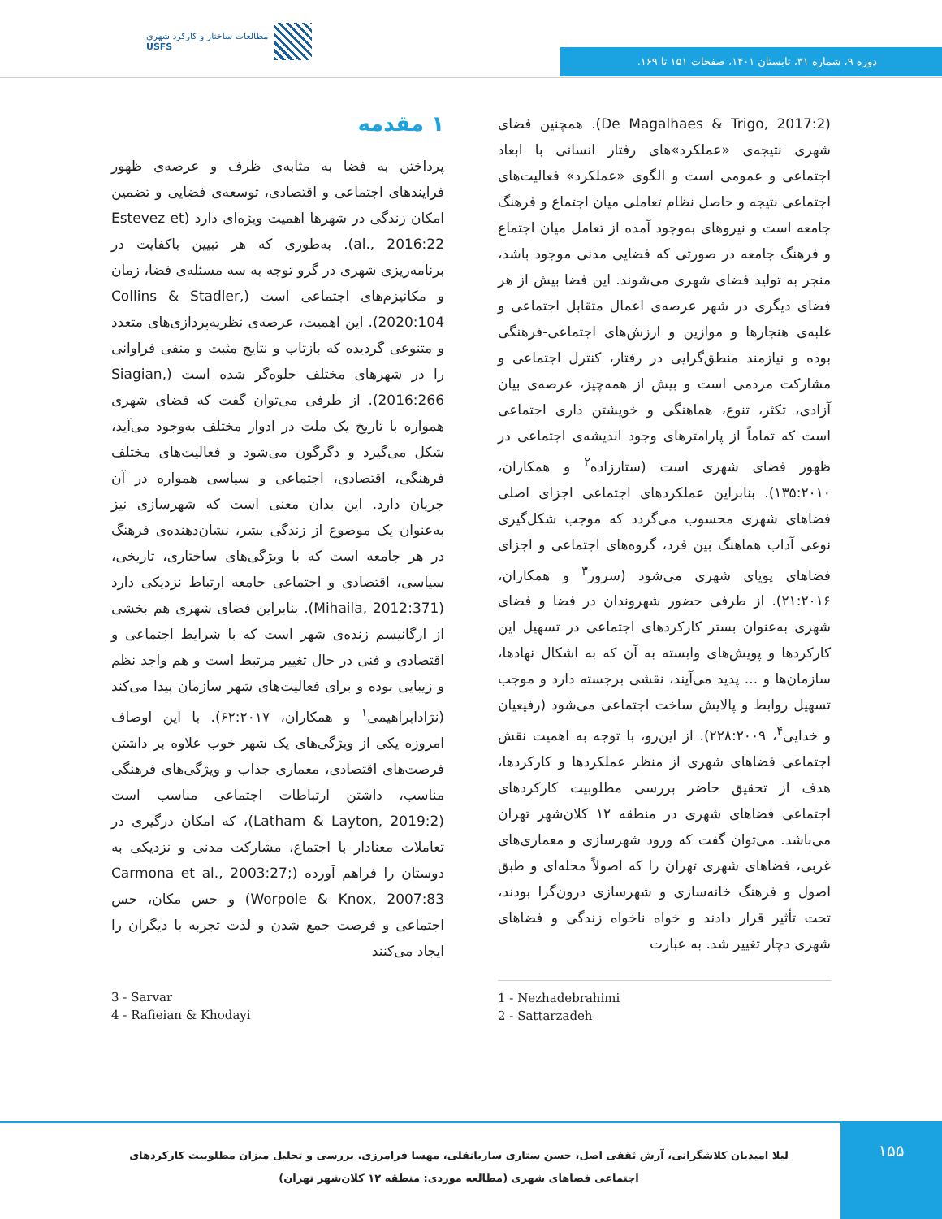مطالعات ساختار و کارکرد شهری
USFS
دوره ۹، شماره ۳۱، تابستان ۱۴۰۱، صفحات ۱۵۱ تا ۱۶۹.
۱ مقدمه
پرداختن به فضا به مثابه‌ی ظرف و عرصه‌ی ظهور فرایندهای اجتماعی و اقتصادی، توسعه‌ی فضایی و تضمین امکان زندگی در شهرها اهمیت ویژه‌ای دارد (Estevez et al., 2016:22). به‌طوری که هر تبیین باکفایت در برنامه‌ریزی شهری در گرو توجه به سه مسئله‌ی فضا، زمان و مکانیزم‌های اجتماعی است (Collins & Stadler, 2020:104). این اهمیت، عرصه‌ی نظریه‌پردازی‌های متعدد و متنوعی گردیده که بازتاب و نتایج مثبت و منفی فراوانی را در شهرهای مختلف جلوه‌گر شده است (Siagian, 2016:266). از طرفی می‌توان گفت که فضای شهری همواره با تاریخ یک ملت در ادوار مختلف به‌وجود می‌آید، شکل می‌گیرد و دگرگون می‌شود و فعالیت‌های مختلف فرهنگی، اقتصادی، اجتماعی و سیاسی همواره در آن جریان دارد. این بدان معنی است که شهرسازی نیز به‌عنوان یک موضوع از زندگی بشر، نشان‌دهنده‌ی فرهنگ در هر جامعه است که با ویژگی‌های ساختاری، تاریخی، سیاسی، اقتصادی و اجتماعی جامعه ارتباط نزدیکی دارد (Mihaila, 2012:371). بنابراین فضای شهری هم بخشی از ارگانیسم زنده‌ی شهر است که با شرایط اجتماعی و اقتصادی و فنی در حال تغییر مرتبط است و هم واجد نظم و زیبایی بوده و برای فعالیت‌های شهر سازمان پیدا می‌کند (نژادابراهیمی<sup>۱</sup> و همکاران، ۶۲:۲۰۱۷). با این اوصاف امروزه یکی از ویژگی‌های یک شهر خوب علاوه بر داشتن فرصت‌های اقتصادی، معماری جذاب و ویژگی‌های فرهنگی مناسب، داشتن ارتباطات اجتماعی مناسب است (Latham & Layton, 2019:2)، که امکان درگیری در تعاملات معنادار با اجتماع، مشارکت مدنی و نزدیکی به دوستان را فراهم آورده (Carmona et al., 2003:27; Worpole & Knox, 2007:83) و حس مکان، حس اجتماعی و فرصت جمع شدن و لذت تجربه با دیگران را ایجاد می‌کنند
(De Magalhaes & Trigo, 2017:2). همچنین فضای شهری نتیجه‌ی «عملکرد»های رفتار انسانی با ابعاد اجتماعی و عمومی است و الگوی «عملکرد» فعالیت‌های اجتماعی نتیجه و حاصل نظام تعاملی میان اجتماع و فرهنگ جامعه است و نیروهای به‌وجود آمده از تعامل میان اجتماع و فرهنگ جامعه در صورتی که فضایی مدنی موجود باشد، منجر به تولید فضای شهری می‌شوند. این فضا بیش از هر فضای دیگری در شهر عرصه‌ی اعمال متقابل اجتماعی و غلبه‌ی هنجارها و موازین و ارزش‌های اجتماعی-فرهنگی بوده و نیازمند منطق‌گرایی در رفتار، کنترل اجتماعی و مشارکت مردمی است و بیش از همه‌چیز، عرصه‌ی بیان آزادی، تکثر، تنوع، هماهنگی و خویشتن داری اجتماعی است که تماماً از پارامترهای وجود اندیشه‌ی اجتماعی در ظهور فضای شهری است (ستارزاده<sup>۲</sup> و همکاران، ۱۳۵:۲۰۱۰). بنابراین عملکردهای اجتماعی اجزای اصلی فضاهای شهری محسوب می‌گردد که موجب شکل‌گیری نوعی آداب هماهنگ بین فرد، گروه‌های اجتماعی و اجزای فضاهای پویای شهری می‌شود (سرور<sup>۳</sup> و همکاران، ۲۱:۲۰۱۶). از طرفی حضور شهروندان در فضا و فضای شهری به‌عنوان بستر کارکردهای اجتماعی در تسهیل این کارکردها و پویش‌های وابسته به آن که به اشکال نهادها، سازمان‌ها و ... پدید می‌آیند، نقشی برجسته دارد و موجب تسهیل روابط و پالایش ساخت اجتماعی می‌شود (رفیعیان و خدایی<sup>۴</sup>، ۲۲۸:۲۰۰۹). از این‌رو، با توجه به اهمیت نقش اجتماعی فضاهای شهری از منظر عملکردها و کارکردها، هدف از تحقیق حاضر بررسی مطلوبیت کارکردهای اجتماعی فضاهای شهری در منطقه ۱۲ کلان‌شهر تهران می‌باشد. می‌توان گفت که ورود شهرسازی و معماری‌های غربی، فضاهای شهری تهران را که اصولاً محله‌ای و طبق اصول و فرهنگ خانه‌سازی و شهرسازی درون‌گرا بودند، تحت تأثیر قرار دادند و خواه ناخواه زندگی و فضاهای شهری دچار تغییر شد. به عبارت
1 - Nezhadebrahimi
2 - Sattarzadeh
3 - Sarvar
4 - Rafieian & Khodayi
۱۵۵
لیلا امیدیان کلاشگرانی، آرش ثقفی اصل، حسن ستاری ساربانقلی، مهسا فرامرزی. بررسی و تحلیل میزان مطلوبیت کارکردهای اجتماعی فضاهای شهری (مطالعه موردی: منطقه ۱۲ کلان‌شهر تهران)